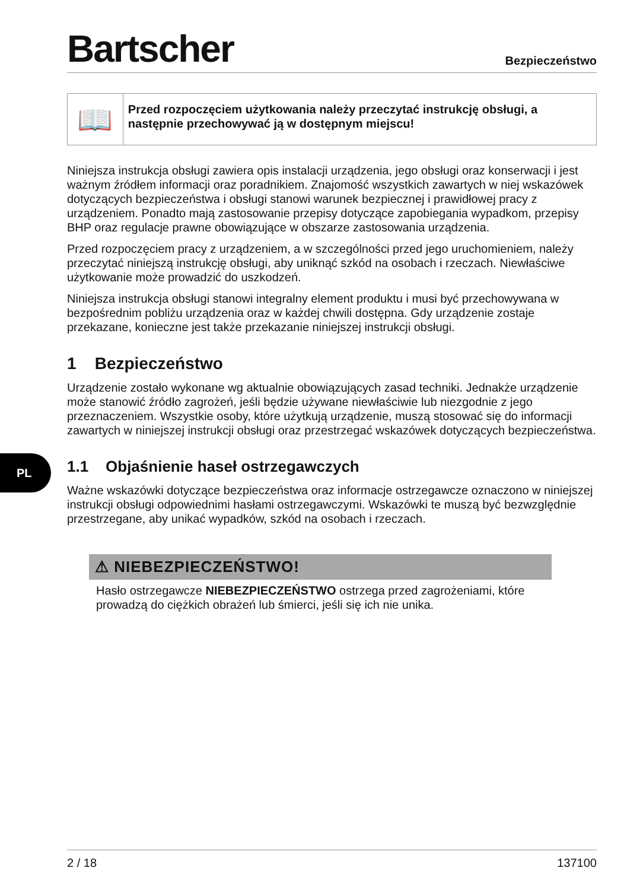Bartscher
Bezpieczeństwo
📖
Przed rozpoczęciem użytkowania należy przeczytać instrukcję obsługi, a następnie przechowywać ją w dostępnym miejscu!
Niniejsza instrukcja obsługi zawiera opis instalacji urządzenia, jego obsługi oraz konserwacji i jest ważnym źródłem informacji oraz poradnikiem. Znajomość wszystkich zawartych w niej wskazówek dotyczących bezpieczeństwa i obsługi stanowi warunek bezpiecznej i prawidłowej pracy z urządzeniem. Ponadto mają zastosowanie przepisy dotyczące zapobiegania wypadkom, przepisy BHP oraz regulacje prawne obowiązujące w obszarze zastosowania urządzenia.
Przed rozpoczęciem pracy z urządzeniem, a w szczególności przed jego uruchomieniem, należy przeczytać niniejszą instrukcję obsługi, aby uniknąć szkód na osobach i rzeczach. Niewłaściwe użytkowanie może prowadzić do uszkodzeń.
Niniejsza instrukcja obsługi stanowi integralny element produktu i musi być przechowywana w bezpośrednim pobliżu urządzenia oraz w każdej chwili dostępna. Gdy urządzenie zostaje przekazane, konieczne jest także przekazanie niniejszej instrukcji obsługi.
1 Bezpieczeństwo
Urządzenie zostało wykonane wg aktualnie obowiązujących zasad techniki. Jednakże urządzenie może stanowić źródło zagrożeń, jeśli będzie używane niewłaściwie lub niezgodnie z jego przeznaczeniem. Wszystkie osoby, które użytkują urządzenie, muszą stosować się do informacji zawartych w niniejszej instrukcji obsługi oraz przestrzegać wskazówek dotyczących bezpieczeństwa.
1.1 Objaśnienie haseł ostrzegawczych
Ważne wskazówki dotyczące bezpieczeństwa oraz informacje ostrzegawcze oznaczono w niniejszej instrukcji obsługi odpowiednimi hasłami ostrzegawczymi. Wskazówki te muszą być bezwzględnie przestrzegane, aby unikać wypadków, szkód na osobach i rzeczach.
⚠ NIEBEZPIECZEŃSTWO!
Hasło ostrzegawcze NIEBEZPIECZEŃSTWO ostrzega przed zagrożeniami, które prowadzą do ciężkich obrażeń lub śmierci, jeśli się ich nie unika.
PL
2 / 18 137100